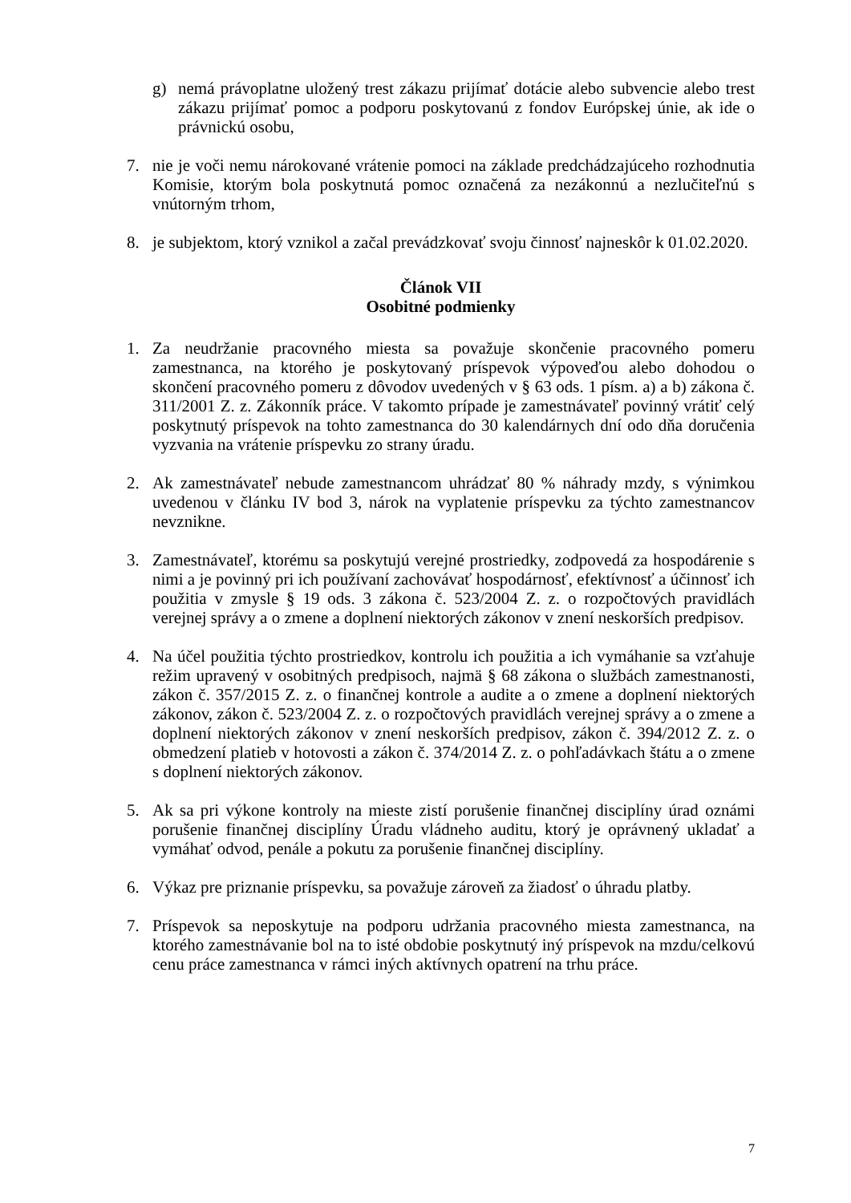g) nemá právoplatne uložený trest zákazu prijímať dotácie alebo subvencie alebo trest zákazu prijímať pomoc a podporu poskytovanú z fondov Európskej únie, ak ide o právnickú osobu,
7. nie je voči nemu nárokované vrátenie pomoci na základe predchádzajúceho rozhodnutia Komisie, ktorým bola poskytnutá pomoc označená za nezákonnú a nezlučiteľnú s vnútorným trhom,
8. je subjektom, ktorý vznikol a začal prevádzkovať svoju činnosť najneskôr k 01.02.2020.
Článok VII
Osobitné podmienky
1. Za neudržanie pracovného miesta sa považuje skončenie pracovného pomeru zamestnanca, na ktorého je poskytovaný príspevok výpoveďou alebo dohodou o skončení pracovného pomeru z dôvodov uvedených v § 63 ods. 1 písm. a) a b) zákona č. 311/2001 Z. z. Zákonník práce. V takomto prípade je zamestnávateľ povinný vrátiť celý poskytnutý príspevok na tohto zamestnanca do 30 kalendárnych dní odo dňa doručenia vyzvania na vrátenie príspevku zo strany úradu.
2. Ak zamestnávateľ nebude zamestnancom uhrádzať 80 % náhrady mzdy, s výnimkou uvedenou v článku IV bod 3, nárok na vyplatenie príspevku za týchto zamestnancov nevznikne.
3. Zamestnávateľ, ktorému sa poskytujú verejné prostriedky, zodpovedá za hospodárenie s nimi a je povinný pri ich používaní zachovávať hospodárnosť, efektívnosť a účinnosť ich použitia v zmysle § 19 ods. 3 zákona č. 523/2004 Z. z. o rozpočtových pravidlách verejnej správy a o zmene a doplnení niektorých zákonov v znení neskorších predpisov.
4. Na účel použitia týchto prostriedkov, kontrolu ich použitia a ich vymáhanie sa vzťahuje režim upravený v osobitných predpisoch, najmä § 68 zákona o službách zamestnanosti, zákon č. 357/2015 Z. z. o finančnej kontrole a audite a o zmene a doplnení niektorých zákonov, zákon č. 523/2004 Z. z. o rozpočtových pravidlách verejnej správy a o zmene a doplnení niektorých zákonov v znení neskorších predpisov, zákon č. 394/2012 Z. z. o obmedzení platieb v hotovosti a zákon č. 374/2014 Z. z. o pohľadávkach štátu a o zmene s doplnení niektorých zákonov.
5. Ak sa pri výkone kontroly na mieste zistí porušenie finančnej disciplíny úrad oznámi porušenie finančnej disciplíny Úradu vládneho auditu, ktorý je oprávnený ukladať a vymáhať odvod, penále a pokutu za porušenie finančnej disciplíny.
6. Výkaz pre priznanie príspevku, sa považuje zároveň za žiadosť o úhradu platby.
7. Príspevok sa neposkytuje na podporu udržania pracovného miesta zamestnanca, na ktorého zamestnávanie bol na to isté obdobie poskytnutý iný príspevok na mzdu/celkovú cenu práce zamestnanca v rámci iných aktívnych opatrení na trhu práce.
7